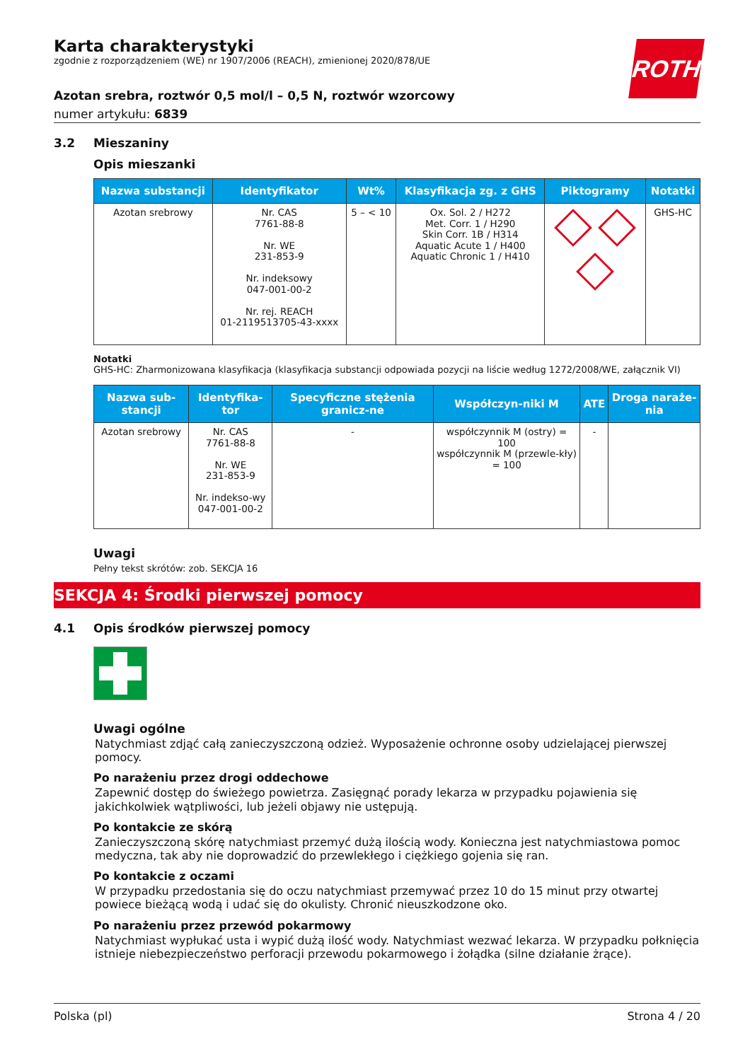Karta charakterystyki
zgodnie z rozporządzeniem (WE) nr 1907/2006 (REACH), zmienionej 2020/878/UE
ROTH
Azotan srebra, roztwór 0,5 mol/l – 0,5 N, roztwór wzorcowy
numer artykułu: 6839
3.2 Mieszaniny
Opis mieszanki
| Nazwa substancji | Identyfikator | Wt% | Klasyfikacja zg. z GHS | Piktogramy | Notatki |
| --- | --- | --- | --- | --- | --- |
| Azotan srebrowy | Nr. CAS 7761-88-8 Nr. WE 231-853-9 Nr. indeksowy 047-001-00-2 Nr. rej. REACH 01-2119513705-43-xxxx | 5 – < 10 | Ox. Sol. 2 / H272 Met. Corr. 1 / H290 Skin Corr. 1B / H314 Aquatic Acute 1 / H400 Aquatic Chronic 1 / H410 | | GHS-HC |
Notatki
GHS-HC: Zharmonizowana klasyfikacja (klasyfikacja substancji odpowiada pozycji na liście według 1272/2008/WE, załącznik VI)
| Nazwa sub-stancji | Identyfika-tor | Specyficzne stężenia granicz-ne | Współczyn-niki M | ATE | Droga naraże-nia |
| --- | --- | --- | --- | --- | --- |
| Azotan srebrowy | Nr. CAS 7761-88-8 Nr. WE 231-853-9 Nr. indekso-wy 047-001-00-2 | - | współczynnik M (ostry) = 100 współczynnik M (przewle-kły) = 100 | - | |
Uwagi
Pełny tekst skrótów: zob. SEKCJA 16
SEKCJA 4: Środki pierwszej pomocy
4.1 Opis środków pierwszej pomocy
Uwagi ogólne
Natychmiast zdjąć całą zanieczyszczoną odzież. Wyposażenie ochronne osoby udzielającej pierwszej pomocy.
Po narażeniu przez drogi oddechowe
Zapewnić dostęp do świeżego powietrza. Zasięgnąć porady lekarza w przypadku pojawienia się jakichkolwiek wątpliwości, lub jeżeli objawy nie ustępują.
Po kontakcie ze skórą
Zanieczyszczoną skórę natychmiast przemyć dużą ilością wody. Konieczna jest natychmiastowa pomoc medyczna, tak aby nie doprowadzić do przewlekłego i ciężkiego gojenia się ran.
Po kontakcie z oczami
W przypadku przedostania się do oczu natychmiast przemywać przez 10 do 15 minut przy otwartej powiece bieżącą wodą i udać się do okulisty. Chronić nieuszkodzone oko.
Po narażeniu przez przewód pokarmowy
Natychmiast wypłukać usta i wypić dużą ilość wody. Natychmiast wezwać lekarza. W przypadku połknięcia istnieje niebezpieczeństwo perforacji przewodu pokarmowego i żołądka (silne działanie żrące).
Polska (pl) Strona 4 / 20